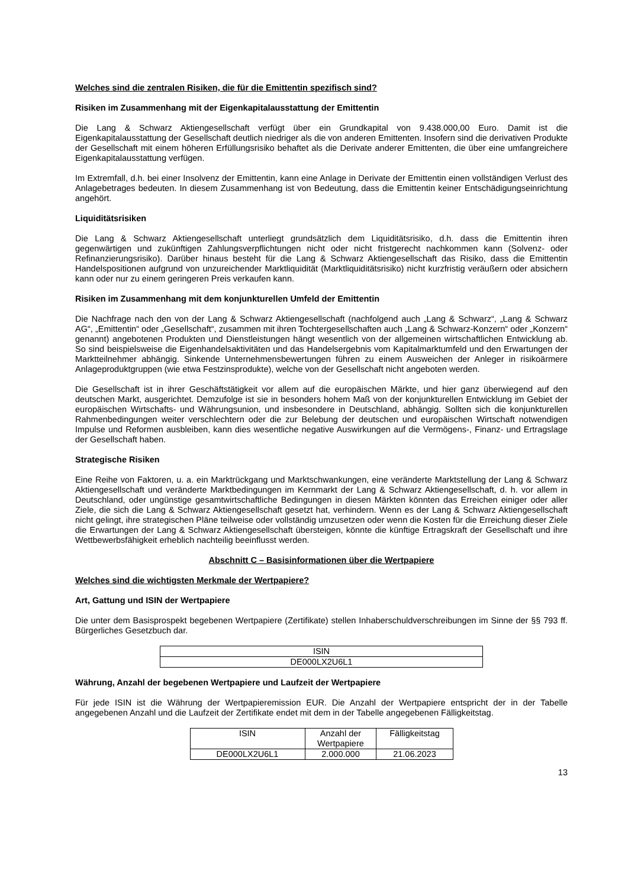Welches sind die zentralen Risiken, die für die Emittentin spezifisch sind?
Risiken im Zusammenhang mit der Eigenkapitalausstattung der Emittentin
Die Lang & Schwarz Aktiengesellschaft verfügt über ein Grundkapital von 9.438.000,00 Euro. Damit ist die Eigenkapitalausstattung der Gesellschaft deutlich niedriger als die von anderen Emittenten. Insofern sind die derivativen Produkte der Gesellschaft mit einem höheren Erfüllungsrisiko behaftet als die Derivate anderer Emittenten, die über eine umfangreichere Eigenkapitalausstattung verfügen.
Im Extremfall, d.h. bei einer Insolvenz der Emittentin, kann eine Anlage in Derivate der Emittentin einen vollständigen Verlust des Anlagebetrages bedeuten. In diesem Zusammenhang ist von Bedeutung, dass die Emittentin keiner Entschädigungseinrichtung angehört.
Liquiditätsrisiken
Die Lang & Schwarz Aktiengesellschaft unterliegt grundsätzlich dem Liquiditätsrisiko, d.h. dass die Emittentin ihren gegenwärtigen und zukünftigen Zahlungsverpflichtungen nicht oder nicht fristgerecht nachkommen kann (Solvenz- oder Refinanzierungsrisiko). Darüber hinaus besteht für die Lang & Schwarz Aktiengesellschaft das Risiko, dass die Emittentin Handelspositionen aufgrund von unzureichender Marktliquidität (Marktliquiditätsrisiko) nicht kurzfristig veräußern oder absichern kann oder nur zu einem geringeren Preis verkaufen kann.
Risiken im Zusammenhang mit dem konjunkturellen Umfeld der Emittentin
Die Nachfrage nach den von der Lang & Schwarz Aktiengesellschaft (nachfolgend auch „Lang & Schwarz“, „Lang & Schwarz AG“, „Emittentin“ oder „Gesellschaft“, zusammen mit ihren Tochtergesellschaften auch „Lang & Schwarz-Konzern“ oder „Konzern“ genannt) angebotenen Produkten und Dienstleistungen hängt wesentlich von der allgemeinen wirtschaftlichen Entwicklung ab. So sind beispielsweise die Eigenhandelsaktivitäten und das Handelsergebnis vom Kapitalmarktumfeld und den Erwartungen der Marktteilnehmer abhängig. Sinkende Unternehmensbewertungen führen zu einem Ausweichen der Anleger in risikoärmere Anlageproduktgruppen (wie etwa Festzinsprodukte), welche von der Gesellschaft nicht angeboten werden.
Die Gesellschaft ist in ihrer Geschäftstätigkeit vor allem auf die europäischen Märkte, und hier ganz überwiegend auf den deutschen Markt, ausgerichtet. Demzufolge ist sie in besonders hohem Maß von der konjunkturellen Entwicklung im Gebiet der europäischen Wirtschafts- und Währungsunion, und insbesondere in Deutschland, abhängig. Sollten sich die konjunkturellen Rahmenbedingungen weiter verschlechtern oder die zur Belebung der deutschen und europäischen Wirtschaft notwendigen Impulse und Reformen ausbleiben, kann dies wesentliche negative Auswirkungen auf die Vermögens-, Finanz- und Ertragslage der Gesellschaft haben.
Strategische Risiken
Eine Reihe von Faktoren, u. a. ein Marktrückgang und Marktschwankungen, eine veränderte Marktstellung der Lang & Schwarz Aktiengesellschaft und veränderte Marktbedingungen im Kernmarkt der Lang & Schwarz Aktiengesellschaft, d. h. vor allem in Deutschland, oder ungünstige gesamtwirtschaftliche Bedingungen in diesen Märkten könnten das Erreichen einiger oder aller Ziele, die sich die Lang & Schwarz Aktiengesellschaft gesetzt hat, verhindern. Wenn es der Lang & Schwarz Aktiengesellschaft nicht gelingt, ihre strategischen Pläne teilweise oder vollständig umzusetzen oder wenn die Kosten für die Erreichung dieser Ziele die Erwartungen der Lang & Schwarz Aktiengesellschaft übersteigen, könnte die künftige Ertragskraft der Gesellschaft und ihre Wettbewerbsfähigkeit erheblich nachteilig beeinflusst werden.
Abschnitt C – Basisinformationen über die Wertpapiere
Welches sind die wichtigsten Merkmale der Wertpapiere?
Art, Gattung und ISIN der Wertpapiere
Die unter dem Basisprospekt begebenen Wertpapiere (Zertifikate) stellen Inhaberschuldverschreibungen im Sinne der §§ 793 ff. Bürgerliches Gesetzbuch dar.
| ISIN |
| --- |
| DE000LX2U6L1 |
Währung, Anzahl der begebenen Wertpapiere und Laufzeit der Wertpapiere
Für jede ISIN ist die Währung der Wertpapieremission EUR. Die Anzahl der Wertpapiere entspricht der in der Tabelle angegebenen Anzahl und die Laufzeit der Zertifikate endet mit dem in der Tabelle angegebenen Fälligkeitstag.
| ISIN | Anzahl der Wertpapiere | Fälligkeitstag |
| --- | --- | --- |
| DE000LX2U6L1 | 2.000.000 | 21.06.2023 |
13